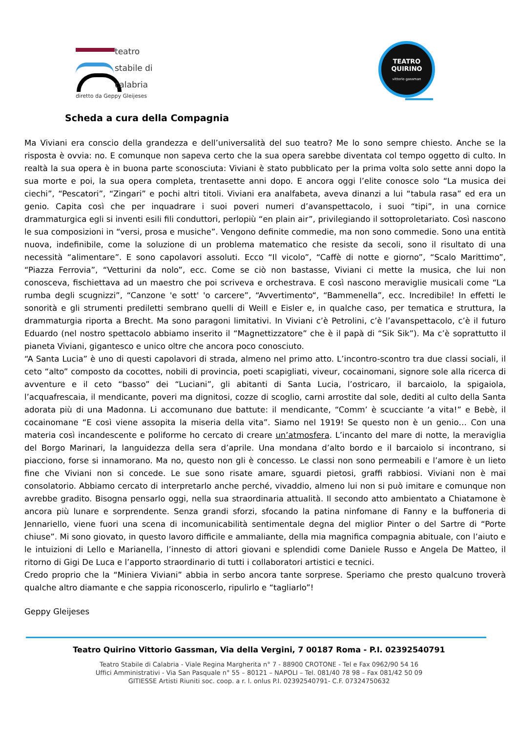teatro
stabile di
calabria
diretto da Geppy Gleijeses
TEATRO
QUIRINO
vittorio gassman
Scheda a cura della Compagnia
Ma Viviani era conscio della grandezza e dell’universalità del suo teatro? Me lo sono sempre chiesto. Anche se la risposta è ovvia: no. E comunque non sapeva certo che la sua opera sarebbe diventata col tempo oggetto di culto. In realtà la sua opera è in buona parte sconosciuta: Viviani è stato pubblicato per la prima volta solo sette anni dopo la sua morte e poi, la sua opera completa, trentasette anni dopo. E ancora oggi l’elite conosce solo “La musica dei ciechi”, “Pescatori”, “Zingari” e pochi altri titoli. Viviani era analfabeta, aveva dinanzi a lui “tabula rasa” ed era un genio. Capita così che per inquadrare i suoi poveri numeri d’avanspettacolo, i suoi “tipi”, in una cornice drammaturgica egli si inventi esili fili conduttori, perlopiù “en plain air”, privilegiando il sottoproletariato. Così nascono le sua composizioni in “versi, prosa e musiche”. Vengono definite commedie, ma non sono commedie. Sono una entità nuova, indefinibile, come la soluzione di un problema matematico che resiste da secoli, sono il risultato di una necessità “alimentare”. E sono capolavori assoluti. Ecco “Il vicolo”, “Caffè di notte e giorno”, “Scalo Marittimo”, “Piazza Ferrovia”, “Vetturini da nolo”, ecc. Come se ciò non bastasse, Viviani ci mette la musica, che lui non conosceva, fischiettava ad un maestro che poi scriveva e orchestrava. E così nascono meraviglie musicali come “La rumba degli scugnizzi”, “Canzone 'e sott' 'o carcere”, “Avvertimento“, “Bammenella”, ecc. Incredibile! In effetti le sonorità e gli strumenti prediletti sembrano quelli di Weill e Eisler e, in qualche caso, per tematica e struttura, la drammaturgia riporta a Brecht. Ma sono paragoni limitativi. In Viviani c’è Petrolini, c’è l’avanspettacolo, c’è il futuro Eduardo (nel nostro spettacolo abbiamo inserito il “Magnettizzatore” che è il papà di “Sik Sik”). Ma c’è soprattutto il pianeta Viviani, gigantesco e unico oltre che ancora poco conosciuto.
“A Santa Lucia” è uno di questi capolavori di strada, almeno nel primo atto. L’incontro-scontro tra due classi sociali, il ceto “alto” composto da cocottes, nobili di provincia, poeti scapigliati, viveur, cocainomani, signore sole alla ricerca di avventure e il ceto “basso” dei “Luciani”, gli abitanti di Santa Lucia, l’ostricaro, il barcaiolo, la spigaiola, l’acquafrescaia, il mendicante, poveri ma dignitosi, cozze di scoglio, carni arrostite dal sole, dediti al culto della Santa adorata più di una Madonna. Li accomunano due battute: il mendicante, “Comm’ è scucciante ‘a vita!” e Bebè, il cocainomane “E così viene assopita la miseria della vita”. Siamo nel 1919! Se questo non è un genio… Con una materia così incandescente e poliforme ho cercato di creare un’atmosfera. L’incanto del mare di notte, la meraviglia del Borgo Marinari, la languidezza della sera d’aprile. Una mondana d’alto bordo e il barcaiolo si incontrano, si piacciono, forse si innamorano. Ma no, questo non gli è concesso. Le classi non sono permeabili e l’amore è un lieto fine che Viviani non si concede. Le sue sono risate amare, sguardi pietosi, graffi rabbiosi. Viviani non è mai consolatorio. Abbiamo cercato di interpretarlo anche perché, vivaddio, almeno lui non si può imitare e comunque non avrebbe gradito. Bisogna pensarlo oggi, nella sua straordinaria attualità. Il secondo atto ambientato a Chiatamone è ancora più lunare e sorprendente. Senza grandi sforzi, sfocando la patina ninfomane di Fanny e la buffoneria di Jennariello, viene fuori una scena di incomunicabilità sentimentale degna del miglior Pinter o del Sartre di “Porte chiuse”. Mi sono giovato, in questo lavoro difficile e ammaliante, della mia magnifica compagnia abituale, con l’aiuto e le intuizioni di Lello e Marianella, l’innesto di attori giovani e splendidi come Daniele Russo e Angela De Matteo, il ritorno di Gigi De Luca e l’apporto straordinario di tutti i collaboratori artistici e tecnici.
Credo proprio che la “Miniera Viviani” abbia in serbo ancora tante sorprese. Speriamo che presto qualcuno troverà qualche altro diamante e che sappia riconoscerlo, ripulirlo e “tagliarlo”!
Geppy Gleijeses
Teatro Quirino Vittorio Gassman, Via della Vergini, 7 00187 Roma - P.I. 02392540791
Teatro Stabile di Calabria - Viale Regina Margherita n° 7 - 88900 CROTONE - Tel e Fax 0962/90 54 16
Uffici Amministrativi - Via San Pasquale n° 55 – 80121 – NAPOLI – Tel. 081/40 78 98 – Fax 081/42 50 09
GITIESSE Artisti Riuniti soc. coop. a r. l. onlus P.I. 02392540791- C.F. 07324750632